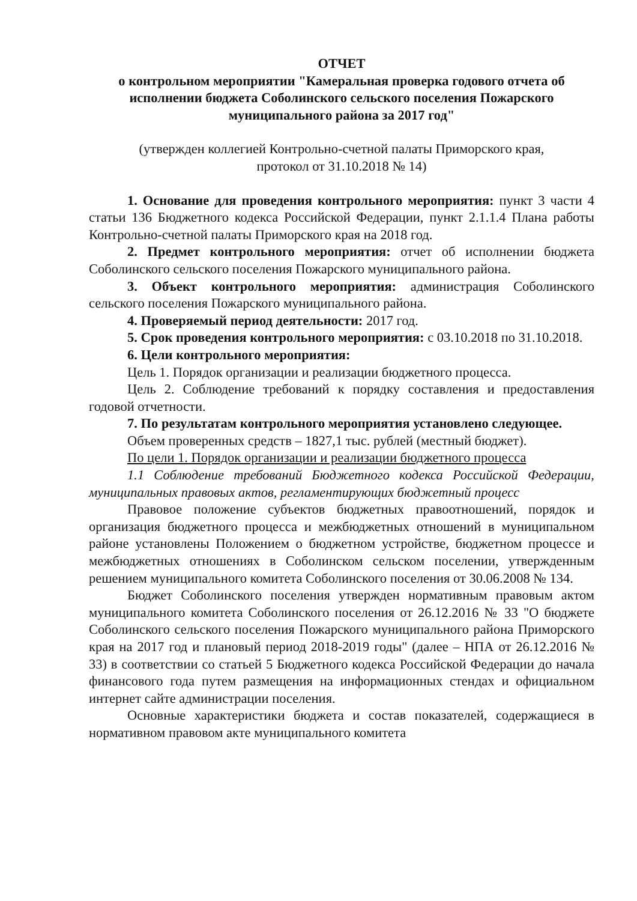ОТЧЕТ
о контрольном мероприятии "Камеральная проверка годового отчета об исполнении бюджета Соболинского сельского поселения Пожарского муниципального района за 2017 год"
(утвержден коллегией Контрольно-счетной палаты Приморского края,
протокол от 31.10.2018 № 14)
1. Основание для проведения контрольного мероприятия: пункт 3 части 4 статьи 136 Бюджетного кодекса Российской Федерации, пункт 2.1.1.4 Плана работы Контрольно-счетной палаты Приморского края на 2018 год.
2. Предмет контрольного мероприятия: отчет об исполнении бюджета Соболинского сельского поселения Пожарского муниципального района.
3. Объект контрольного мероприятия: администрация Соболинского сельского поселения Пожарского муниципального района.
4. Проверяемый период деятельности: 2017 год.
5. Срок проведения контрольного мероприятия: с 03.10.2018 по 31.10.2018.
6. Цели контрольного мероприятия:
Цель 1. Порядок организации и реализации бюджетного процесса.
Цель 2. Соблюдение требований к порядку составления и предоставления годовой отчетности.
7. По результатам контрольного мероприятия установлено следующее.
Объем проверенных средств – 1827,1 тыс. рублей (местный бюджет).
По цели 1. Порядок организации и реализации бюджетного процесса
1.1 Соблюдение требований Бюджетного кодекса Российской Федерации, муниципальных правовых актов, регламентирующих бюджетный процесс
Правовое положение субъектов бюджетных правоотношений, порядок и организация бюджетного процесса и межбюджетных отношений в муниципальном районе установлены Положением о бюджетном устройстве, бюджетном процессе и межбюджетных отношениях в Соболинском сельском поселении, утвержденным решением муниципального комитета Соболинского поселения от 30.06.2008 № 134.
Бюджет Соболинского поселения утвержден нормативным правовым актом муниципального комитета Соболинского поселения от 26.12.2016 № 33 "О бюджете Соболинского сельского поселения Пожарского муниципального района Приморского края на 2017 год и плановый период 2018-2019 годы" (далее – НПА от 26.12.2016 № 33) в соответствии со статьей 5 Бюджетного кодекса Российской Федерации до начала финансового года путем размещения на информационных стендах и официальном интернет сайте администрации поселения.
Основные характеристики бюджета и состав показателей, содержащиеся в нормативном правовом акте муниципального комитета